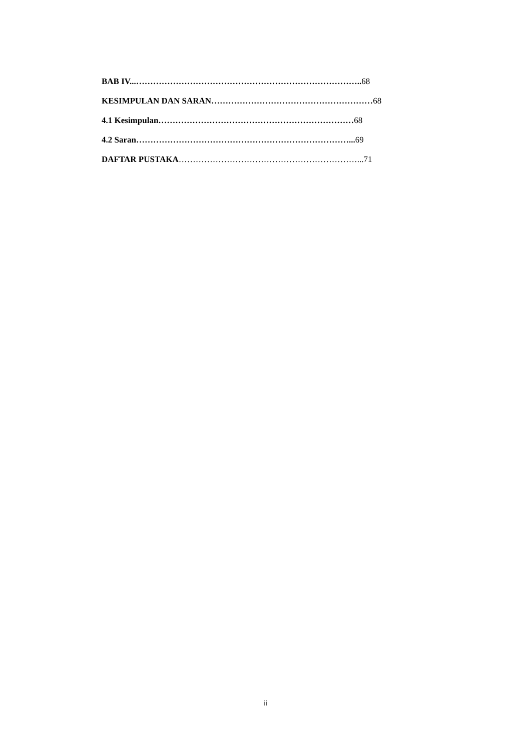BAB IV...…………………………………………………………………….. 68
KESIMPULAN DAN SARAN………………………………………………… 68
4.1 Kesimpulan…………………………………………………………… 68
4.2 Saran…………………………………………………………………... 69
DAFTAR PUSTAKA ………………………………………………………...71
ii